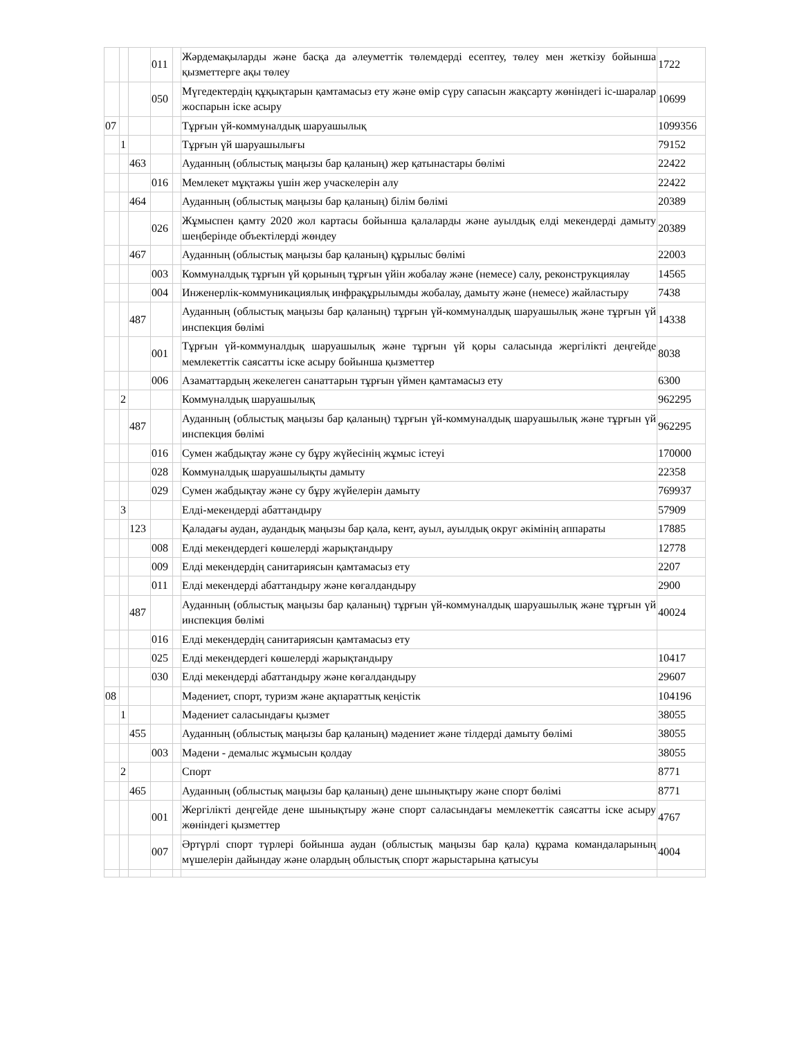| | | | 011 | | Жәрдемақыларды және басқа да әлеуметтік төлемдерді есептеу, төлеу мен жеткізу бойынша қызметтерге ақы төлеу | 1722 |
| | | | 050 | | Мүгедектердің құқықтарын қамтамасыз ету және өмір сүру сапасын жақсарту жөніндегі іс-шаралар жоспарын іске асыру | 10699 |
| 07 | | | | | Тұрғын үй-коммуналдық шаруашылық | 1099356 |
| | 1 | | | | Тұрғын үй шаруашылығы | 79152 |
| | | 463 | | | Ауданның (облыстық маңызы бар қаланың) жер қатынастары бөлімі | 22422 |
| | | | 016 | | Мемлекет мұқтажы үшін жер учаскелерін алу | 22422 |
| | | 464 | | | Ауданның (облыстық маңызы бар қаланың) білім бөлімі | 20389 |
| | | | 026 | | Жұмыспен қамту 2020 жол картасы бойынша қалаларды және ауылдық елді мекендерді дамыту шеңберінде объектілерді жөндеу | 20389 |
| | | 467 | | | Ауданның (облыстық маңызы бар қаланың) құрылыс бөлімі | 22003 |
| | | | 003 | | Коммуналдық тұрғын үй қорының тұрғын үйін жобалау және (немесе) салу, реконструкциялау | 14565 |
| | | | 004 | | Инженерлік-коммуникациялық инфрақұрылымды жобалау, дамыту және (немесе) жайластыру | 7438 |
| | | 487 | | | Ауданның (облыстық маңызы бар қаланың) тұрғын үй-коммуналдық шаруашылық және тұрғын үй инспекция бөлімі | 14338 |
| | | | 001 | | Тұрғын үй-коммуналдық шаруашылық және тұрғын үй қоры саласында жергілікті деңгейде мемлекеттік саясатты іске асыру бойынша қызметтер | 8038 |
| | | | 006 | | Азаматтардың жекелеген санаттарын тұрғын үймен қамтамасыз ету | 6300 |
| | 2 | | | | Коммуналдық шаруашылық | 962295 |
| | | 487 | | | Ауданның (облыстық маңызы бар қаланың) тұрғын үй-коммуналдық шаруашылық және тұрғын үй инспекция бөлімі | 962295 |
| | | | 016 | | Сумен жабдықтау және су бұру жүйесінің жұмыс істеуі | 170000 |
| | | | 028 | | Коммуналдық шаруашылықты дамыту | 22358 |
| | | | 029 | | Сумен жабдықтау және су бұру жүйелерін дамыту | 769937 |
| | 3 | | | | Елді-мекендерді абаттандыру | 57909 |
| | | 123 | | | Қаладағы аудан, аудандық маңызы бар қала, кент, ауыл, ауылдық округ әкімінің аппараты | 17885 |
| | | | 008 | | Елді мекендердегі көшелерді жарықтандыру | 12778 |
| | | | 009 | | Елді мекендердің санитариясын қамтамасыз ету | 2207 |
| | | | 011 | | Елді мекендерді абаттандыру және көгалдандыру | 2900 |
| | | 487 | | | Ауданның (облыстық маңызы бар қаланың) тұрғын үй-коммуналдық шаруашылық және тұрғын үй инспекция бөлімі | 40024 |
| | | | 016 | | Елді мекендердің санитариясын қамтамасыз ету | |
| | | | 025 | | Елді мекендердегі көшелерді жарықтандыру | 10417 |
| | | | 030 | | Елді мекендерді абаттандыру және көгалдандыру | 29607 |
| 08 | | | | | Мәдениет, спорт, туризм және ақпараттық кеңістік | 104196 |
| | 1 | | | | Мәдениет саласындағы қызмет | 38055 |
| | | 455 | | | Ауданның (облыстық маңызы бар қаланың) мәдениет және тілдерді дамыту бөлімі | 38055 |
| | | | 003 | | Мәдени - демалыс жұмысын қолдау | 38055 |
| | 2 | | | | Спорт | 8771 |
| | | 465 | | | Ауданның (облыстық маңызы бар қаланың) дене шынықтыру және спорт бөлімі | 8771 |
| | | | 001 | | Жергілікті деңгейде дене шынықтыру және спорт саласындағы мемлекеттік саясатты іске асыру жөніндегі қызметтер | 4767 |
| | | | 007 | | Әртүрлі спорт түрлері бойынша аудан (облыстық маңызы бар қала) құрама командаларының мүшелерін дайындау және олардың облыстық спорт жарыстарына қатысуы | 4004 |